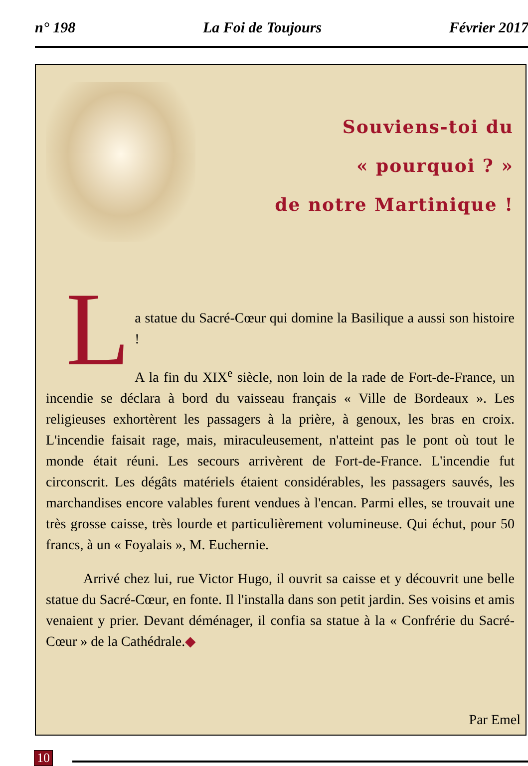n° 198 La Foi de Toujours Février 2017
Souviens-toi du
« pourquoi ? »
de notre Martinique !
L
a statue du Sacré-Cœur qui domine la Basilique a aussi son histoire !
A la fin du XIX<sup>e</sup> siècle, non loin de la rade de Fort-de-France, un incendie se déclara à bord du vaisseau français « Ville de Bordeaux ». Les religieuses exhortèrent les passagers à la prière, à genoux, les bras en croix. L'incendie faisait rage, mais, miraculeusement, n'atteint pas le pont où tout le monde était réuni. Les secours arrivèrent de Fort-de-France. L'incendie fut circonscrit. Les dégâts matériels étaient considérables, les passagers sauvés, les marchandises encore valables furent vendues à l'encan. Parmi elles, se trouvait une très grosse caisse, très lourde et particulièrement volumineuse. Qui échut, pour 50 francs, à un « Foyalais », M. Euchernie.
Arrivé chez lui, rue Victor Hugo, il ouvrit sa caisse et y découvrit une belle statue du Sacré-Cœur, en fonte. Il l'installa dans son petit jardin. Ses voisins et amis venaient y prier. Devant déménager, il confia sa statue à la « Confrérie du Sacré-Cœur » de la Cathédrale.◆
Par Emel
10